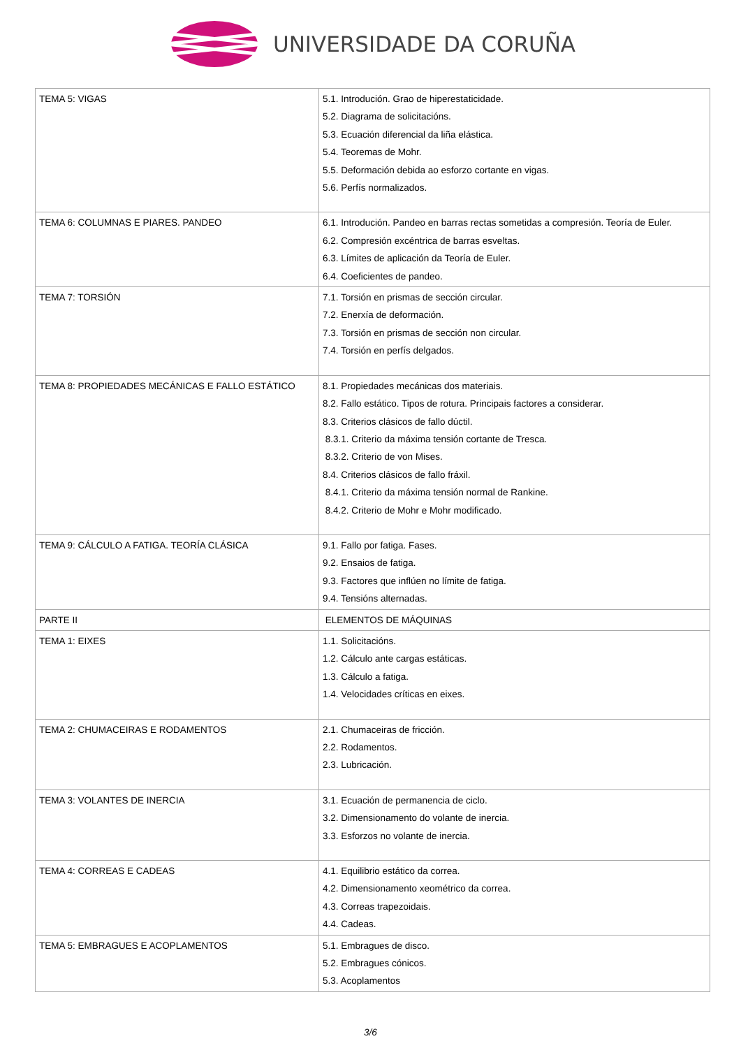UNIVERSIDADE DA CORUÑA
| TEMA 5: VIGAS | 5.1. Introdución. Grao de hiperestaticidade. 5.2. Diagrama de solicitacións. 5.3. Ecuación diferencial da liña elástica. 5.4. Teoremas de Mohr. 5.5. Deformación debida ao esforzo cortante en vigas. 5.6. Perfís normalizados. |
| TEMA 6: COLUMNAS E PIARES. PANDEO | 6.1. Introdución. Pandeo en barras rectas sometidas a compresión. Teoría de Euler. 6.2. Compresión excéntrica de barras esveltas. 6.3. Límites de aplicación da Teoría de Euler. 6.4. Coeficientes de pandeo. |
| TEMA 7: TORSIÓN | 7.1. Torsión en prismas de sección circular. 7.2. Enerxía de deformación. 7.3. Torsión en prismas de sección non circular. 7.4. Torsión en perfís delgados. |
| TEMA 8: PROPIEDADES MECÁNICAS E FALLO ESTÁTICO | 8.1. Propiedades mecánicas dos materiais. 8.2. Fallo estático. Tipos de rotura. Principais factores a considerar. 8.3. Criterios clásicos de fallo dúctil. 8.3.1. Criterio da máxima tensión cortante de Tresca. 8.3.2. Criterio de von Mises. 8.4. Criterios clásicos de fallo fráxil. 8.4.1. Criterio da máxima tensión normal de Rankine. 8.4.2. Criterio de Mohr e Mohr modificado. |
| TEMA 9: CÁLCULO A FATIGA. TEORÍA CLÁSICA | 9.1. Fallo por fatiga. Fases. 9.2. Ensaios de fatiga. 9.3. Factores que inflúen no límite de fatiga. 9.4. Tensións alternadas. |
| PARTE II | ELEMENTOS DE MÁQUINAS |
| TEMA 1: EIXES | 1.1. Solicitacións. 1.2. Cálculo ante cargas estáticas. 1.3. Cálculo a fatiga. 1.4. Velocidades críticas en eixes. |
| TEMA 2: CHUMACEIRAS E RODAMENTOS | 2.1. Chumaceiras de fricción. 2.2. Rodamentos. 2.3. Lubricación. |
| TEMA 3: VOLANTES DE INERCIA | 3.1. Ecuación de permanencia de ciclo. 3.2. Dimensionamento do volante de inercia. 3.3. Esforzos no volante de inercia. |
| TEMA 4: CORREAS E CADEAS | 4.1. Equilibrio estático da correa. 4.2. Dimensionamento xeométrico da correa. 4.3. Correas trapezoidais. 4.4. Cadeas. |
| TEMA 5: EMBRAGUES E ACOPLAMENTOS | 5.1. Embragues de disco. 5.2. Embragues cónicos. 5.3. Acoplamentos |
3/6